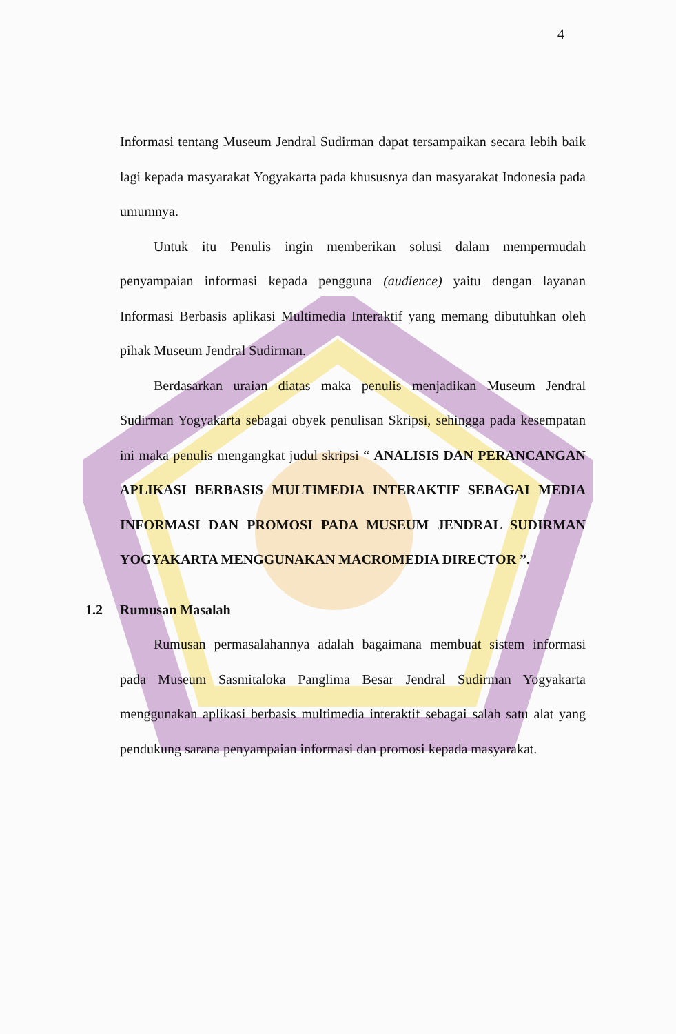4
Informasi tentang Museum Jendral Sudirman dapat tersampaikan secara lebih baik lagi kepada masyarakat Yogyakarta pada khususnya dan masyarakat Indonesia pada umumnya.
Untuk itu Penulis ingin memberikan solusi dalam mempermudah penyampaian informasi kepada pengguna (audience) yaitu dengan layanan Informasi Berbasis aplikasi Multimedia Interaktif yang memang dibutuhkan oleh pihak Museum Jendral Sudirman.
Berdasarkan uraian diatas maka penulis menjadikan Museum Jendral Sudirman Yogyakarta sebagai obyek penulisan Skripsi, sehingga pada kesempatan ini maka penulis mengangkat judul skripsi “ ANALISIS DAN PERANCANGAN APLIKASI BERBASIS MULTIMEDIA INTERAKTIF SEBAGAI MEDIA INFORMASI DAN PROMOSI PADA MUSEUM JENDRAL SUDIRMAN YOGYAKARTA MENGGUNAKAN MACROMEDIA DIRECTOR ”.
1.2 Rumusan Masalah
Rumusan permasalahannya adalah bagaimana membuat sistem informasi pada Museum Sasmitaloka Panglima Besar Jendral Sudirman Yogyakarta menggunakan aplikasi berbasis multimedia interaktif sebagai salah satu alat yang pendukung sarana penyampaian informasi dan promosi kepada masyarakat.